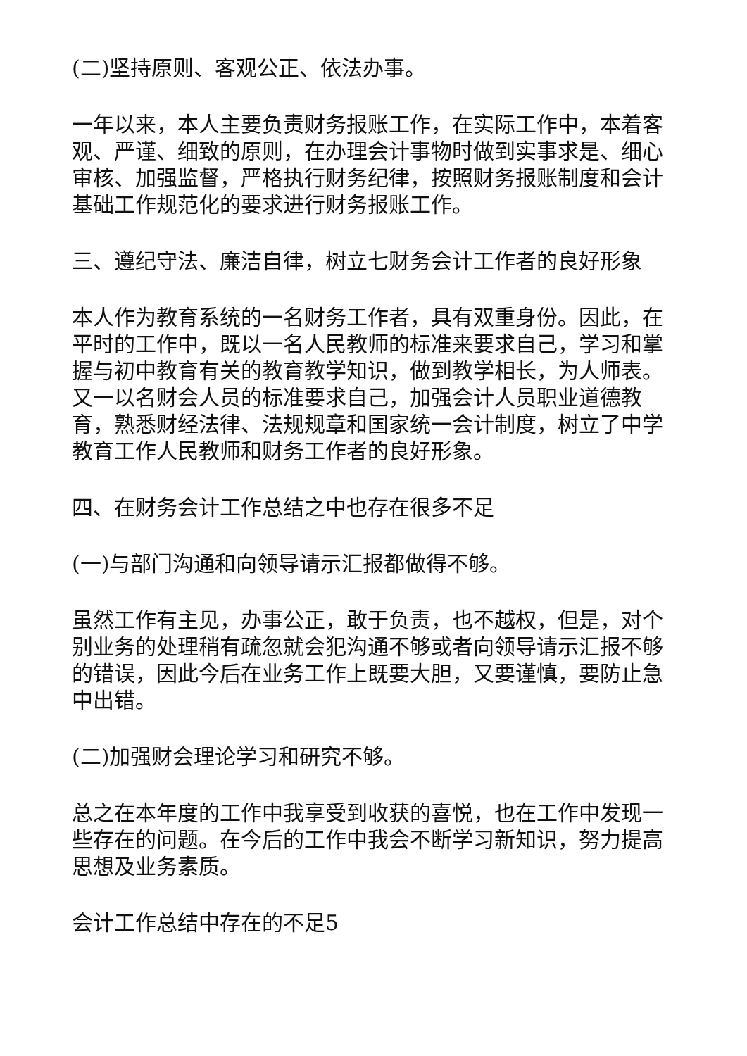(二)坚持原则、客观公正、依法办事。
一年以来，本人主要负责财务报账工作，在实际工作中，本着客观、严谨、细致的原则，在办理会计事物时做到实事求是、细心审核、加强监督，严格执行财务纪律，按照财务报账制度和会计基础工作规范化的要求进行财务报账工作。
三、遵纪守法、廉洁自律，树立七财务会计工作者的良好形象
本人作为教育系统的一名财务工作者，具有双重身份。因此，在平时的工作中，既以一名人民教师的标准来要求自己，学习和掌握与初中教育有关的教育教学知识，做到教学相长，为人师表。又一以名财会人员的标准要求自己，加强会计人员职业道德教育，熟悉财经法律、法规规章和国家统一会计制度，树立了中学教育工作人民教师和财务工作者的良好形象。
四、在财务会计工作总结之中也存在很多不足
(一)与部门沟通和向领导请示汇报都做得不够。
虽然工作有主见，办事公正，敢于负责，也不越权，但是，对个别业务的处理稍有疏忽就会犯沟通不够或者向领导请示汇报不够的错误，因此今后在业务工作上既要大胆，又要谨慎，要防止急中出错。
(二)加强财会理论学习和研究不够。
总之在本年度的工作中我享受到收获的喜悦，也在工作中发现一些存在的问题。在今后的工作中我会不断学习新知识，努力提高思想及业务素质。
会计工作总结中存在的不足5